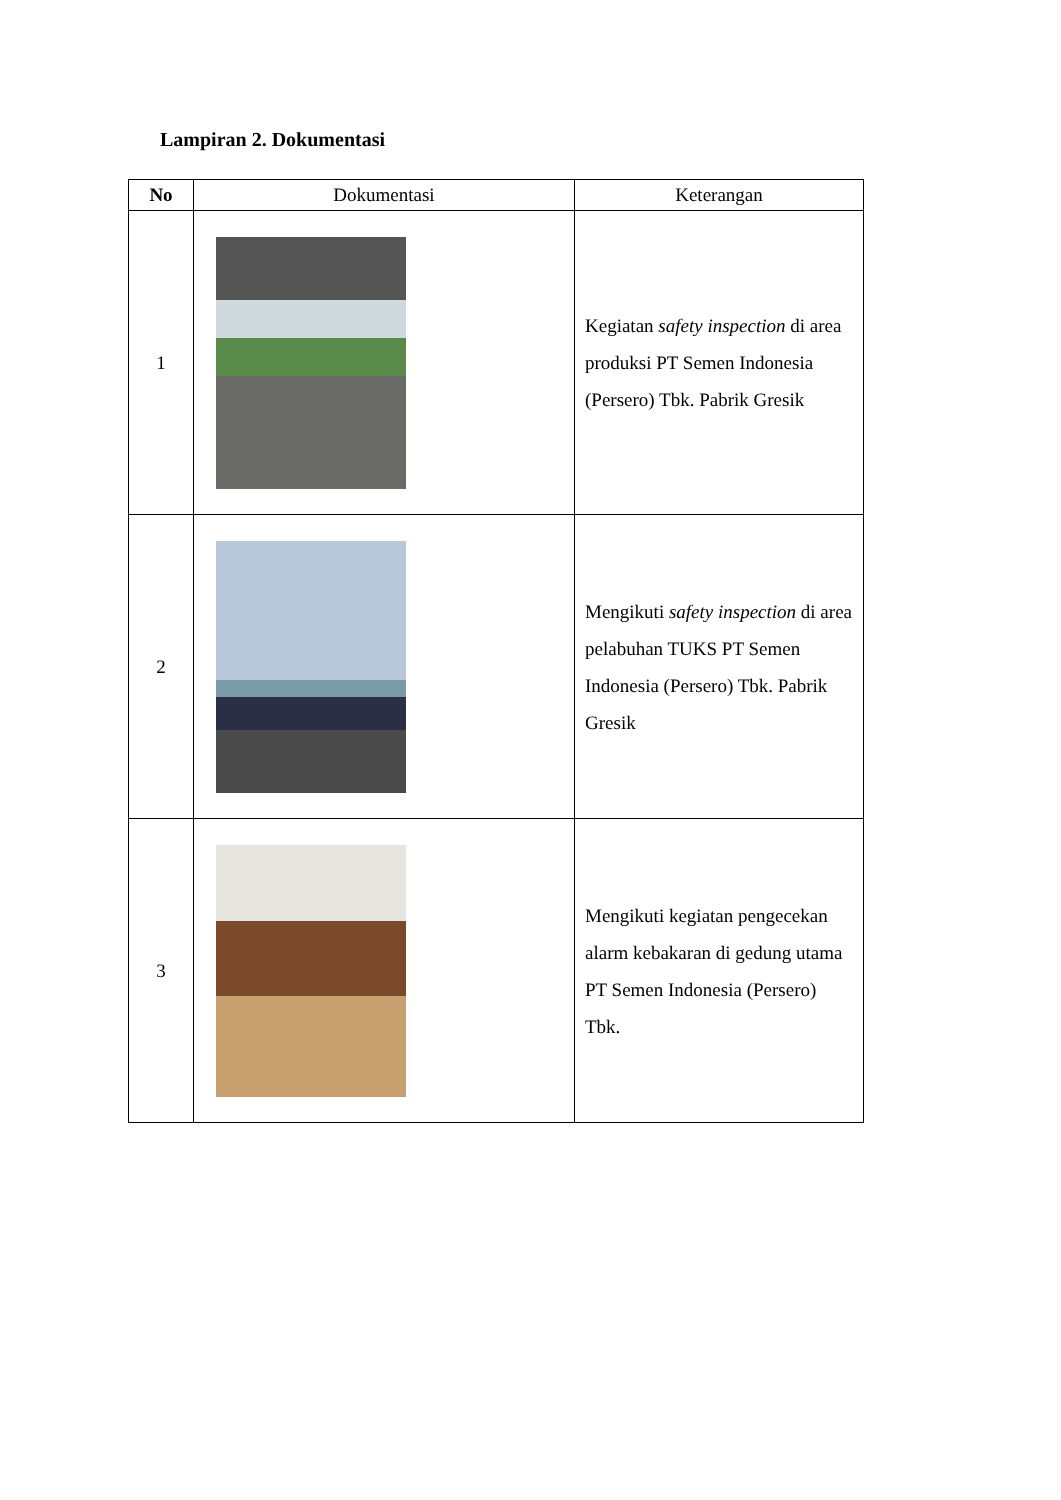Lampiran 2. Dokumentasi
| No | Dokumentasi | Keterangan |
| --- | --- | --- |
| 1 | | Kegiatan safety inspection di area produksi PT Semen Indonesia (Persero) Tbk. Pabrik Gresik |
| 2 | | Mengikuti safety inspection di area pelabuhan TUKS PT Semen Indonesia (Persero) Tbk. Pabrik Gresik |
| 3 | | Mengikuti kegiatan pengecekan alarm kebakaran di gedung utama PT Semen Indonesia (Persero) Tbk. |